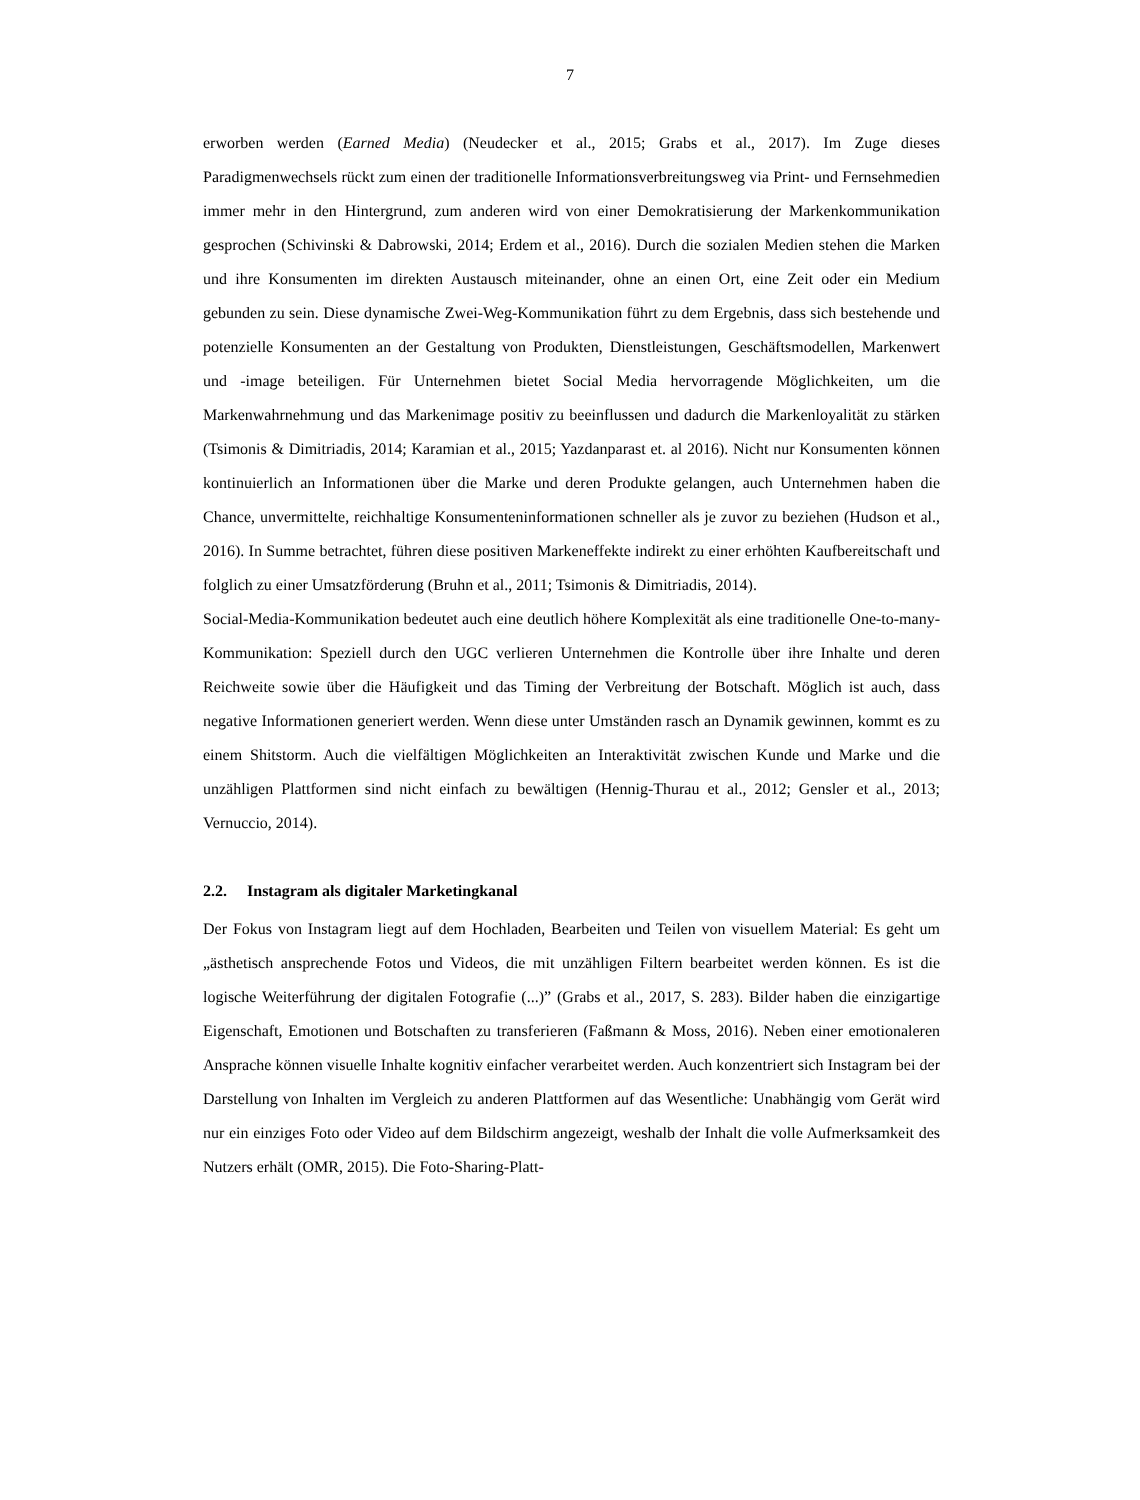7
erworben werden (Earned Media) (Neudecker et al., 2015; Grabs et al., 2017). Im Zuge dieses Paradigmenwechsels rückt zum einen der traditionelle Informationsverbreitungsweg via Print- und Fernsehmedien immer mehr in den Hintergrund, zum anderen wird von einer Demokratisierung der Markenkommunikation gesprochen (Schivinski & Dabrowski, 2014; Erdem et al., 2016). Durch die sozialen Medien stehen die Marken und ihre Konsumenten im direkten Austausch miteinander, ohne an einen Ort, eine Zeit oder ein Medium gebunden zu sein. Diese dynamische Zwei-Weg-Kommunikation führt zu dem Ergebnis, dass sich bestehende und potenzielle Konsumenten an der Gestaltung von Produkten, Dienstleistungen, Geschäftsmodellen, Markenwert und -image beteiligen. Für Unternehmen bietet Social Media hervorragende Möglichkeiten, um die Markenwahrnehmung und das Markenimage positiv zu beeinflussen und dadurch die Markenloyalität zu stärken (Tsimonis & Dimitriadis, 2014; Karamian et al., 2015; Yazdanparast et. al 2016). Nicht nur Konsumenten können kontinuierlich an Informationen über die Marke und deren Produkte gelangen, auch Unternehmen haben die Chance, unvermittelte, reichhaltige Konsumenteninformationen schneller als je zuvor zu beziehen (Hudson et al., 2016). In Summe betrachtet, führen diese positiven Markeneffekte indirekt zu einer erhöhten Kaufbereitschaft und folglich zu einer Umsatzförderung (Bruhn et al., 2011; Tsimonis & Dimitriadis, 2014).
Social-Media-Kommunikation bedeutet auch eine deutlich höhere Komplexität als eine traditionelle One-to-many-Kommunikation: Speziell durch den UGC verlieren Unternehmen die Kontrolle über ihre Inhalte und deren Reichweite sowie über die Häufigkeit und das Timing der Verbreitung der Botschaft. Möglich ist auch, dass negative Informationen generiert werden. Wenn diese unter Umständen rasch an Dynamik gewinnen, kommt es zu einem Shitstorm. Auch die vielfältigen Möglichkeiten an Interaktivität zwischen Kunde und Marke und die unzähligen Plattformen sind nicht einfach zu bewältigen (Hennig-Thurau et al., 2012; Gensler et al., 2013; Vernuccio, 2014).
2.2. Instagram als digitaler Marketingkanal
Der Fokus von Instagram liegt auf dem Hochladen, Bearbeiten und Teilen von visuellem Material: Es geht um „ästhetisch ansprechende Fotos und Videos, die mit unzähligen Filtern bearbeitet werden können. Es ist die logische Weiterführung der digitalen Fotografie (...)” (Grabs et al., 2017, S. 283). Bilder haben die einzigartige Eigenschaft, Emotionen und Botschaften zu transferieren (Faßmann & Moss, 2016). Neben einer emotionaleren Ansprache können visuelle Inhalte kognitiv einfacher verarbeitet werden. Auch konzentriert sich Instagram bei der Darstellung von Inhalten im Vergleich zu anderen Plattformen auf das Wesentliche: Unabhängig vom Gerät wird nur ein einziges Foto oder Video auf dem Bildschirm angezeigt, weshalb der Inhalt die volle Aufmerksamkeit des Nutzers erhält (OMR, 2015). Die Foto-Sharing-Platt-